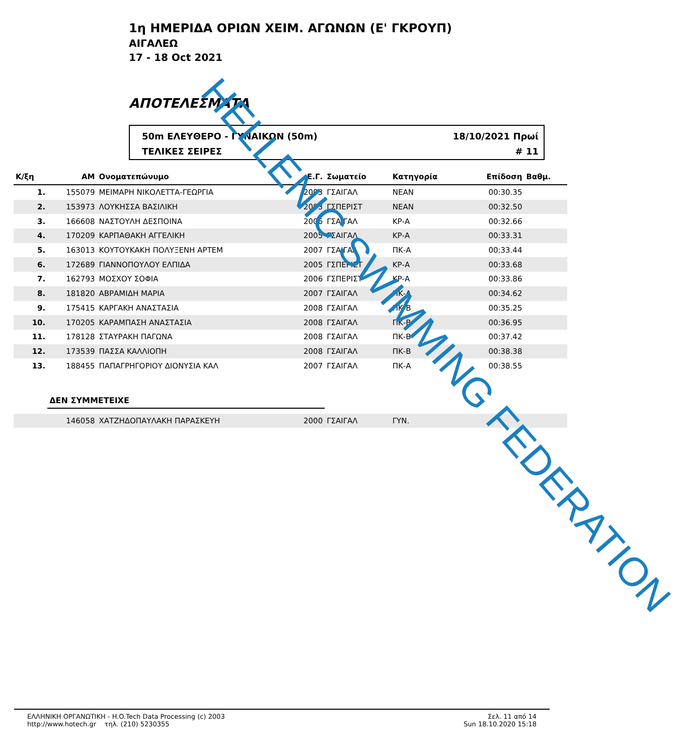1η ΗΜΕΡΙΔΑ ΟΡΙΩΝ ΧΕΙΜ. ΑΓΩΝΩΝ (Ε' ΓΚΡΟΥΠ)
ΑΙΓΑΛΕΩ
17 - 18 Oct 2021
ΑΠΟΤΕΛΕΣΜΑΤΑ
50m ΕΛΕΥΘΕΡΟ - ΓΥΝΑΙΚΩΝ (50m)
ΤΕΛΙΚΕΣ ΣΕΙΡΕΣ
18/10/2021 Πρωί
# 11
| Κ/ξη | ΑΜ | Ονοματεπώνυμο | Ε.Γ. | Σωματείο | Κατηγορία | Επίδοση | Βαθμ. |
| --- | --- | --- | --- | --- | --- | --- | --- |
| 1. | 155079 | ΜΕΙΜΑΡΗ ΝΙΚΟΛΕΤΤΑ-ΓΕΩΡΓΙΑ | 2003 | ΓΣΑΙΓΑΛ | ΝΕΑΝ | 00:30.35 | |
| 2. | 153973 | ΛΟΥΚΗΣΣΑ ΒΑΣΙΛΙΚΗ | 2003 | ΓΣΠΕΡΙΣΤ | ΝΕΑΝ | 00:32.50 | |
| 3. | 166608 | ΝΑΣΤΟΥΛΗ ΔΕΣΠΟΙΝΑ | 2006 | ΓΣΑΙΓΑΛ | ΚΡ-Α | 00:32.66 | |
| 4. | 170209 | ΚΑΡΠΑΘΑΚΗ ΑΓΓΕΛΙΚΗ | 2005 | ΓΣΑΙΓΑΛ | ΚΡ-Α | 00:33.31 | |
| 5. | 163013 | ΚΟΥΤΟΥΚΑΚΗ ΠΟΛΥΞΕΝΗ ΑΡΤΕΜ | 2007 | ΓΣΑΙΓΑΛ | ΠΚ-Α | 00:33.44 | |
| 6. | 172689 | ΓΙΑΝΝΟΠΟΥΛΟΥ ΕΛΠΙΔΑ | 2005 | ΓΣΠΕΡΙΣΤ | ΚΡ-Α | 00:33.68 | |
| 7. | 162793 | ΜΟΣΧΟΥ ΣΟΦΙΑ | 2006 | ΓΣΠΕΡΙΣΤ | ΚΡ-Α | 00:33.86 | |
| 8. | 181820 | ΑΒΡΑΜΙΔΗ ΜΑΡΙΑ | 2007 | ΓΣΑΙΓΑΛ | ΠΚ-Α | 00:34.62 | |
| 9. | 175415 | ΚΑΡΓΑΚΗ ΑΝΑΣΤΑΣΙΑ | 2008 | ΓΣΑΙΓΑΛ | ΠΚ-Β | 00:35.25 | |
| 10. | 170205 | ΚΑΡΑΜΠΑΣΗ ΑΝΑΣΤΑΣΙΑ | 2008 | ΓΣΑΙΓΑΛ | ΠΚ-Β | 00:36.95 | |
| 11. | 178128 | ΣΤΑΥΡΑΚΗ ΠΑΓΩΝΑ | 2008 | ΓΣΑΙΓΑΛ | ΠΚ-Β | 00:37.42 | |
| 12. | 173539 | ΠΑΣΣΑ ΚΑΛΛΙΟΠΗ | 2008 | ΓΣΑΙΓΑΛ | ΠΚ-Β | 00:38.38 | |
| 13. | 188455 | ΠΑΠΑΓΡΗΓΟΡΙΟΥ ΔΙΟΝΥΣΙΑ ΚΑΛ | 2007 | ΓΣΑΙΓΑΛ | ΠΚ-Α | 00:38.55 | |
| | ΔΕΝ ΣΥΜΜΕΤΕΙΧΕ | | | | | | |
| | 146058 | ΧΑΤΖΗΔΟΠΑΥΛΑΚΗ ΠΑΡΑΣΚΕΥΗ | 2000 | ΓΣΑΙΓΑΛ | ΓΥΝ. | | |
HELLENIC SWIMMING FEDERATION
ΕΛΛΗΝΙΚΗ ΟΡΓΑΝΩΤΙΚΗ - H.O.Tech Data Processing (c) 2003
http://www.hotech.gr τηλ. (210) 5230355
Σελ. 11 από 14
Sun 18.10.2020 15:18